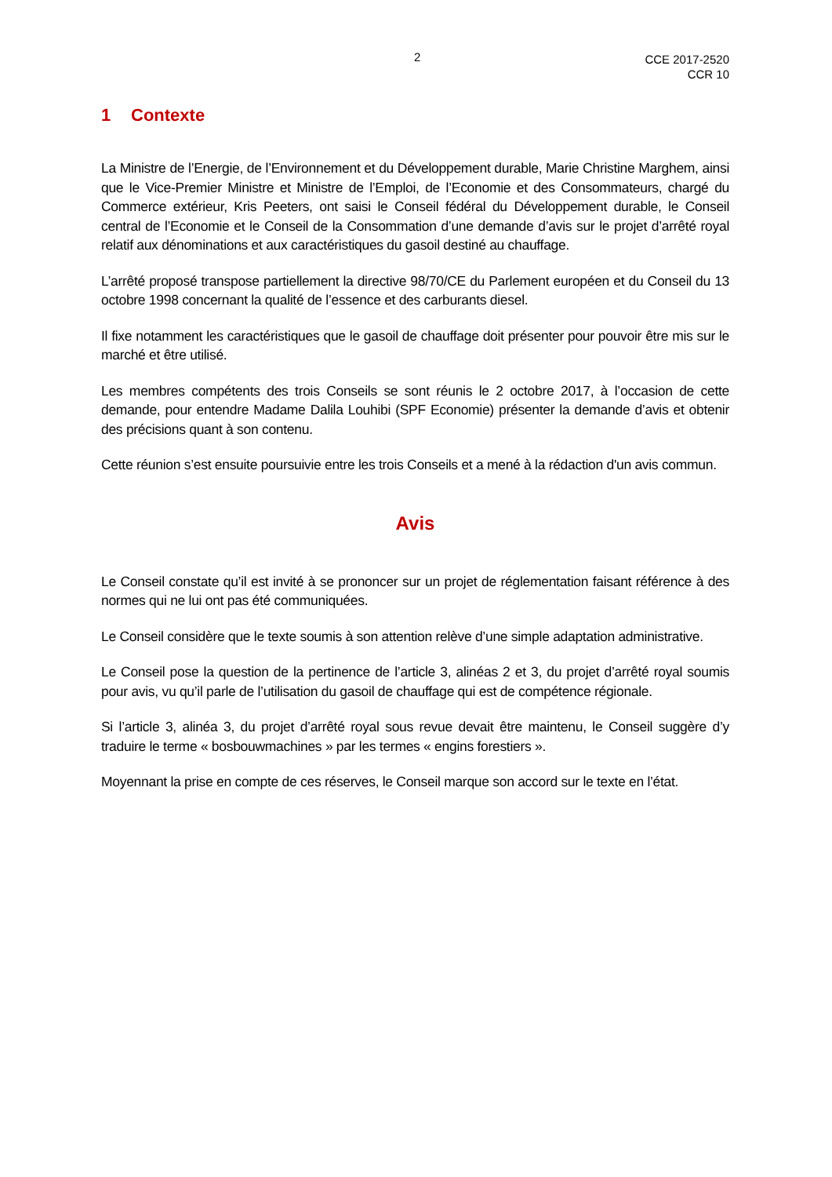2
CCE 2017-2520
CCR 10
1 Contexte
La Ministre de l’Energie, de l’Environnement et du Développement durable, Marie Christine Marghem, ainsi que le Vice-Premier Ministre et Ministre de l’Emploi, de l’Economie et des Consommateurs, chargé du Commerce extérieur, Kris Peeters, ont saisi le Conseil fédéral du Développement durable, le Conseil central de l’Economie et le Conseil de la Consommation d’une demande d’avis sur le projet d’arrêté royal relatif aux dénominations et aux caractéristiques du gasoil destiné au chauffage.
L’arrêté proposé transpose partiellement la directive 98/70/CE du Parlement européen et du Conseil du 13 octobre 1998 concernant la qualité de l’essence et des carburants diesel.
Il fixe notamment les caractéristiques que le gasoil de chauffage doit présenter pour pouvoir être mis sur le marché et être utilisé.
Les membres compétents des trois Conseils se sont réunis le 2 octobre 2017, à l’occasion de cette demande, pour entendre Madame Dalila Louhibi (SPF Economie) présenter la demande d’avis et obtenir des précisions quant à son contenu.
Cette réunion s’est ensuite poursuivie entre les trois Conseils et a mené à la rédaction d'un avis commun.
Avis
Le Conseil constate qu’il est invité à se prononcer sur un projet de réglementation faisant référence à des normes qui ne lui ont pas été communiquées.
Le Conseil considère que le texte soumis à son attention relève d’une simple adaptation administrative.
Le Conseil pose la question de la pertinence de l’article 3, alinéas 2 et 3, du projet d’arrêté royal soumis pour avis, vu qu’il parle de l’utilisation du gasoil de chauffage qui est de compétence régionale.
Si l’article 3, alinéa 3, du projet d’arrêté royal sous revue devait être maintenu, le Conseil suggère d’y traduire le terme « bosbouwmachines » par les termes « engins forestiers ».
Moyennant la prise en compte de ces réserves, le Conseil marque son accord sur le texte en l’état.